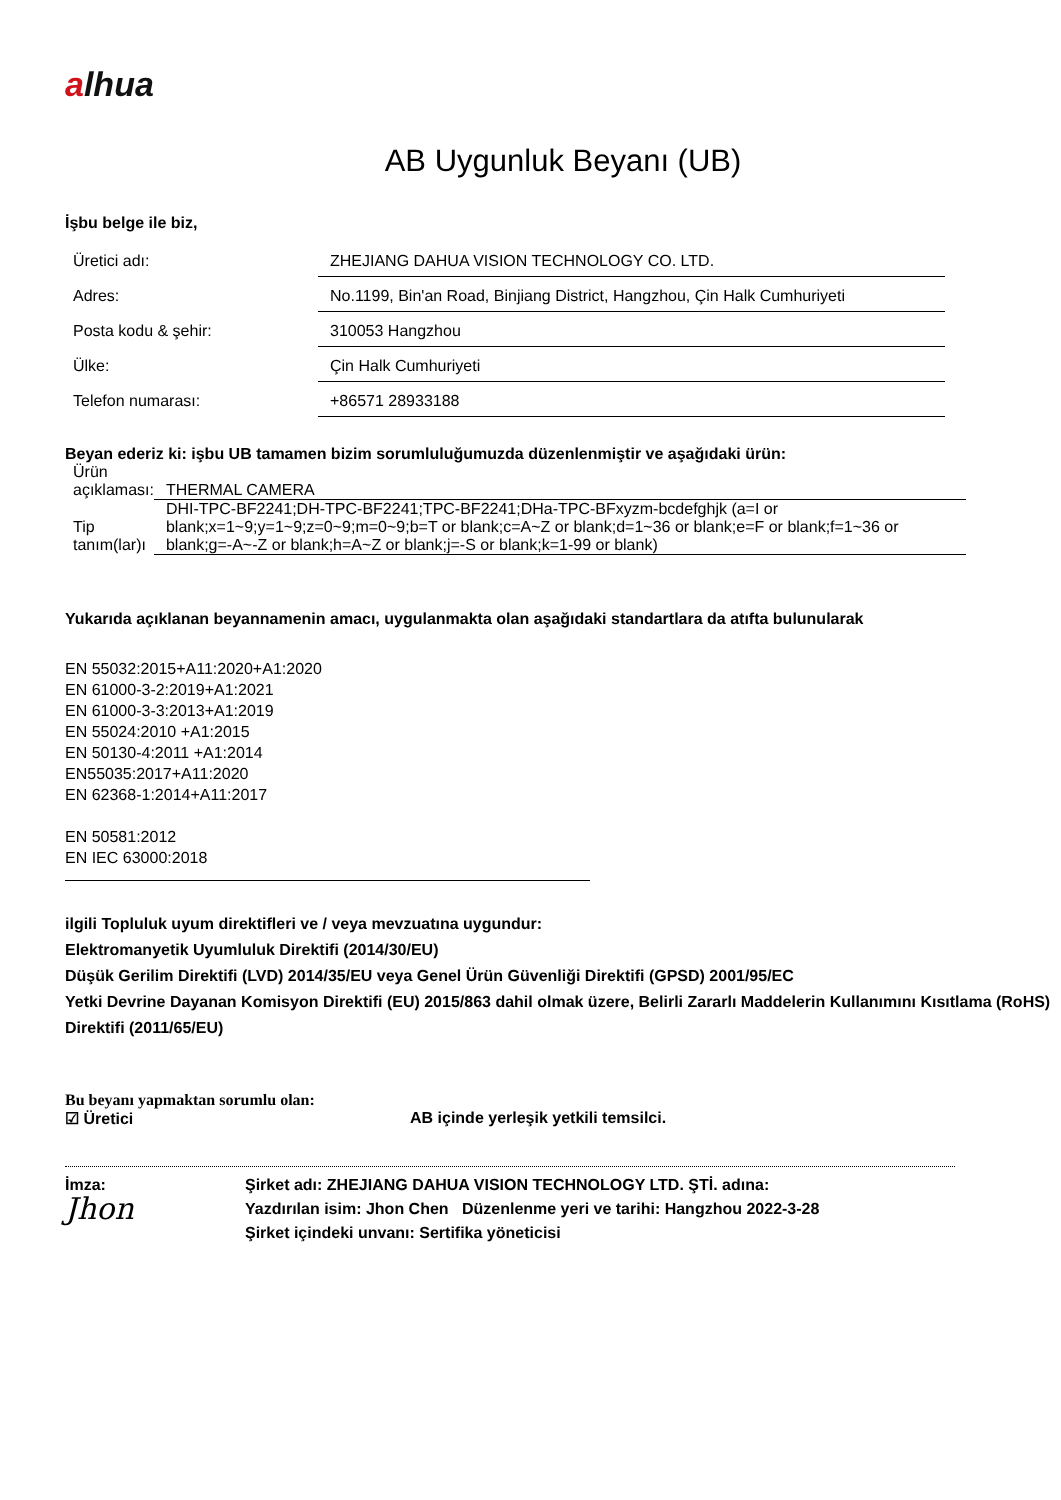alhua
AB Uygunluk Beyanı (UB)
İşbu belge ile biz,
| Üretici adı: | ZHEJIANG DAHUA VISION TECHNOLOGY CO. LTD. |
| Adres: | No.1199, Bin'an Road, Binjiang District, Hangzhou, Çin Halk Cumhuriyeti |
| Posta kodu & şehir: | 310053 Hangzhou |
| Ülke: | Çin Halk Cumhuriyeti |
| Telefon numarası: | +86571 28933188 |
Beyan ederiz ki: işbu UB tamamen bizim sorumluluğumuzda düzenlenmiştir ve aşağıdaki ürün:
| Ürün açıklaması: | THERMAL CAMERA |
| Tip tanım(lar)ı | DHI-TPC-BF2241;DH-TPC-BF2241;TPC-BF2241;DHa-TPC-BFxyzm-bcdefghjk (a=I or blank;x=1~9;y=1~9;z=0~9;m=0~9;b=T or blank;c=A~Z or blank;d=1~36 or blank;e=F or blank;f=1~36 or blank;g=-A~-Z or blank;h=A~Z or blank;j=-S or blank;k=1-99 or blank) |
Yukarıda açıklanan beyannamenin amacı, uygulanmakta olan aşağıdaki standartlara da atıfta bulunularak
EN 55032:2015+A11:2020+A1:2020
EN 61000-3-2:2019+A1:2021
EN 61000-3-3:2013+A1:2019
EN 55024:2010 +A1:2015
EN 50130-4:2011 +A1:2014
EN55035:2017+A11:2020
EN 62368-1:2014+A11:2017
EN 50581:2012
EN IEC 63000:2018
ilgili Topluluk uyum direktifleri ve / veya mevzuatına uygundur:
Elektromanyetik Uyumluluk Direktifi (2014/30/EU)
Düşük Gerilim Direktifi (LVD) 2014/35/EU veya Genel Ürün Güvenliği Direktifi (GPSD) 2001/95/EC
Yetki Devrine Dayanan Komisyon Direktifi (EU) 2015/863 dahil olmak üzere, Belirli Zararlı Maddelerin Kullanımını Kısıtlama (RoHS) Direktifi (2011/65/EU)
Bu beyanı yapmaktan sorumlu olan:
☑ Üretici AB içinde yerleşik yetkili temsilci.
İmza:
Jhon
Şirket adı: ZHEJIANG DAHUA VISION TECHNOLOGY LTD. ŞTİ. adına:
Yazdırılan isim: Jhon Chen Düzenlenme yeri ve tarihi: Hangzhou 2022-3-28
Şirket içindeki unvanı: Sertifika yöneticisi